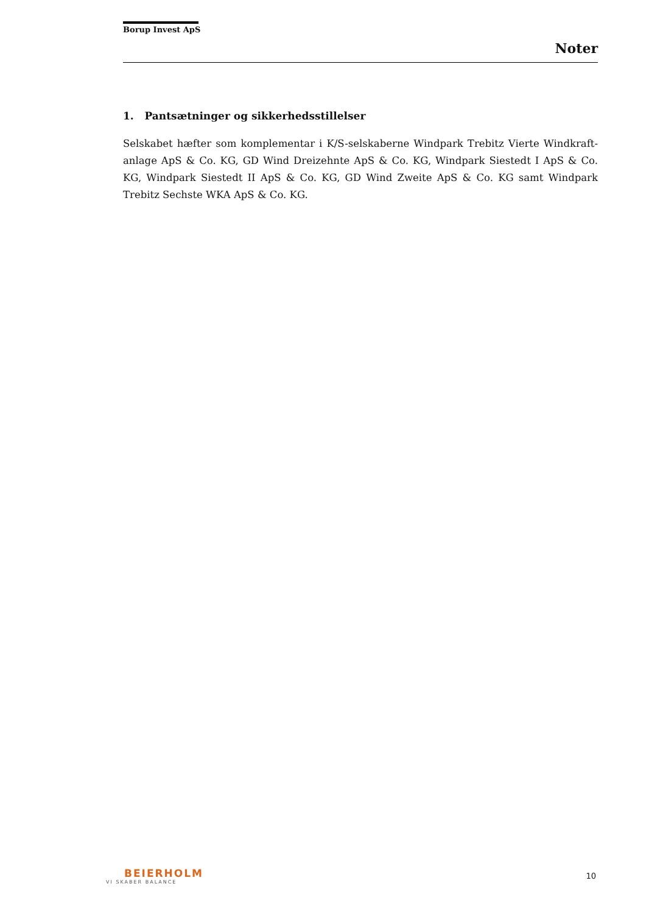Borup Invest ApS
Noter
1. Pantsætninger og sikkerhedsstillelser
Selskabet hæfter som komplementar i K/S-selskaberne Windpark Trebitz Vierte Windkraft-anlage ApS & Co. KG, GD Wind Dreizehnte ApS & Co. KG, Windpark Siestedt I ApS & Co. KG, Windpark Siestedt II ApS & Co. KG, GD Wind Zweite ApS & Co. KG samt Windpark Trebitz Sechste WKA ApS & Co. KG.
BEIERHOLM
VI SKABER BALANCE
10